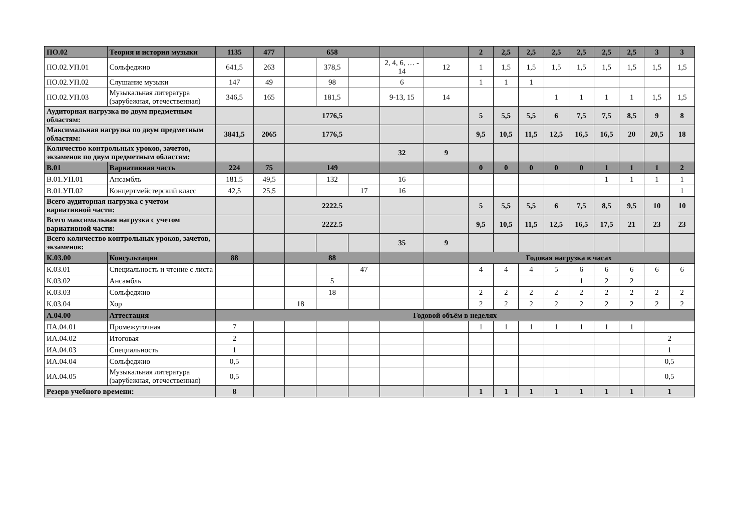| ПО.02 | Теория и история музыки | 1135 | 477 | 658 | | | | | 2 | 2,5 | 2,5 | 2,5 | 2,5 | 2,5 | 2,5 | 3 | 3 |
| ПО.02.УП.01 | Сольфеджио | 641,5 | 263 | | 378,5 | | 2, 4, 6, … - 14 | 12 | 1 | 1,5 | 1,5 | 1,5 | 1,5 | 1,5 | 1,5 | 1,5 | 1,5 |
| ПО.02.УП.02 | Слушание музыки | 147 | 49 | | 98 | | 6 | | 1 | 1 | 1 | | | | | | |
| ПО.02.УП.03 | Музыкальная литература (зарубежная, отечественная) | 346,5 | 165 | | 181,5 | | 9-13, 15 | 14 | | | | 1 | 1 | 1 | 1 | 1,5 | 1,5 |
| Аудиторная нагрузка по двум предметным областям: | | | | 1776,5 | | | | | 5 | 5,5 | 5,5 | 6 | 7,5 | 7,5 | 8,5 | 9 | 8 |
| Максимальная нагрузка по двум предметным областям: | | 3841,5 | 2065 | 1776,5 | | | | | 9,5 | 10,5 | 11,5 | 12,5 | 16,5 | 16,5 | 20 | 20,5 | 18 |
| Количество контрольных уроков, зачетов, экзаменов по двум предметным областям: | | | | | | | 32 | 9 | | | | | | | | | |
| В.01 | Вариативная часть | 224 | 75 | 149 | | | | | 0 | 0 | 0 | 0 | 0 | 1 | 1 | 1 | 2 |
| В.01.УП.01 | Ансамбль | 181.5 | 49,5 | | 132 | | 16 | | | | | | | 1 | 1 | 1 | 1 |
| В.01.УП.02 | Концертмейстерский класс | 42,5 | 25,5 | | | 17 | 16 | | | | | | | | | | 1 |
| Всего аудиторная нагрузка с учетом вариативной части: | | | | 2222.5 | | | | | 5 | 5,5 | 5,5 | 6 | 7,5 | 8,5 | 9,5 | 10 | 10 |
| Всего максимальная нагрузка с учетом вариативной части: | | | | 2222.5 | | | | | 9,5 | 10,5 | 11,5 | 12,5 | 16,5 | 17,5 | 21 | 23 | 23 |
| Всего количество контрольных уроков, зачетов, экзаменов: | | | | | | | 35 | 9 | | | | | | | | | |
| К.03.00 | Консультации | 88 | | 88 | | | | | Годовая нагрузка в часах | | | | | | | | |
| К.03.01 | Специальность и чтение с листа | | | | | 47 | | | 4 | 4 | 4 | 5 | 6 | 6 | 6 | 6 | 6 |
| К.03.02 | Ансамбль | | | | 5 | | | | | | | | 1 | 2 | 2 | | |
| К.03.03 | Сольфеджио | | | | 18 | | | | 2 | 2 | 2 | 2 | 2 | 2 | 2 | 2 | 2 |
| К.03.04 | Хор | | | 18 | | | | | 2 | 2 | 2 | 2 | 2 | 2 | 2 | 2 | 2 |
| А.04.00 | Аттестация | Годовой объём в неделях | | | | | | | | | | | | | | | |
| ПА.04.01 | Промежуточная | 7 | | | | | | | 1 | 1 | 1 | 1 | 1 | 1 | 1 | | |
| ИА.04.02 | Итоговая | 2 | | | | | | | | | | | | | | 2 | |
| ИА.04.03 | Специальность | 1 | | | | | | | | | | | | | | 1 | |
| ИА.04.04 | Сольфеджио | 0,5 | | | | | | | | | | | | | | 0,5 | |
| ИА.04.05 | Музыкальная литература (зарубежная, отечественная) | 0,5 | | | | | | | | | | | | | | 0,5 | |
| Резерв учебного времени: | | 8 | | | | | | | 1 | 1 | 1 | 1 | 1 | 1 | 1 | 1 | |